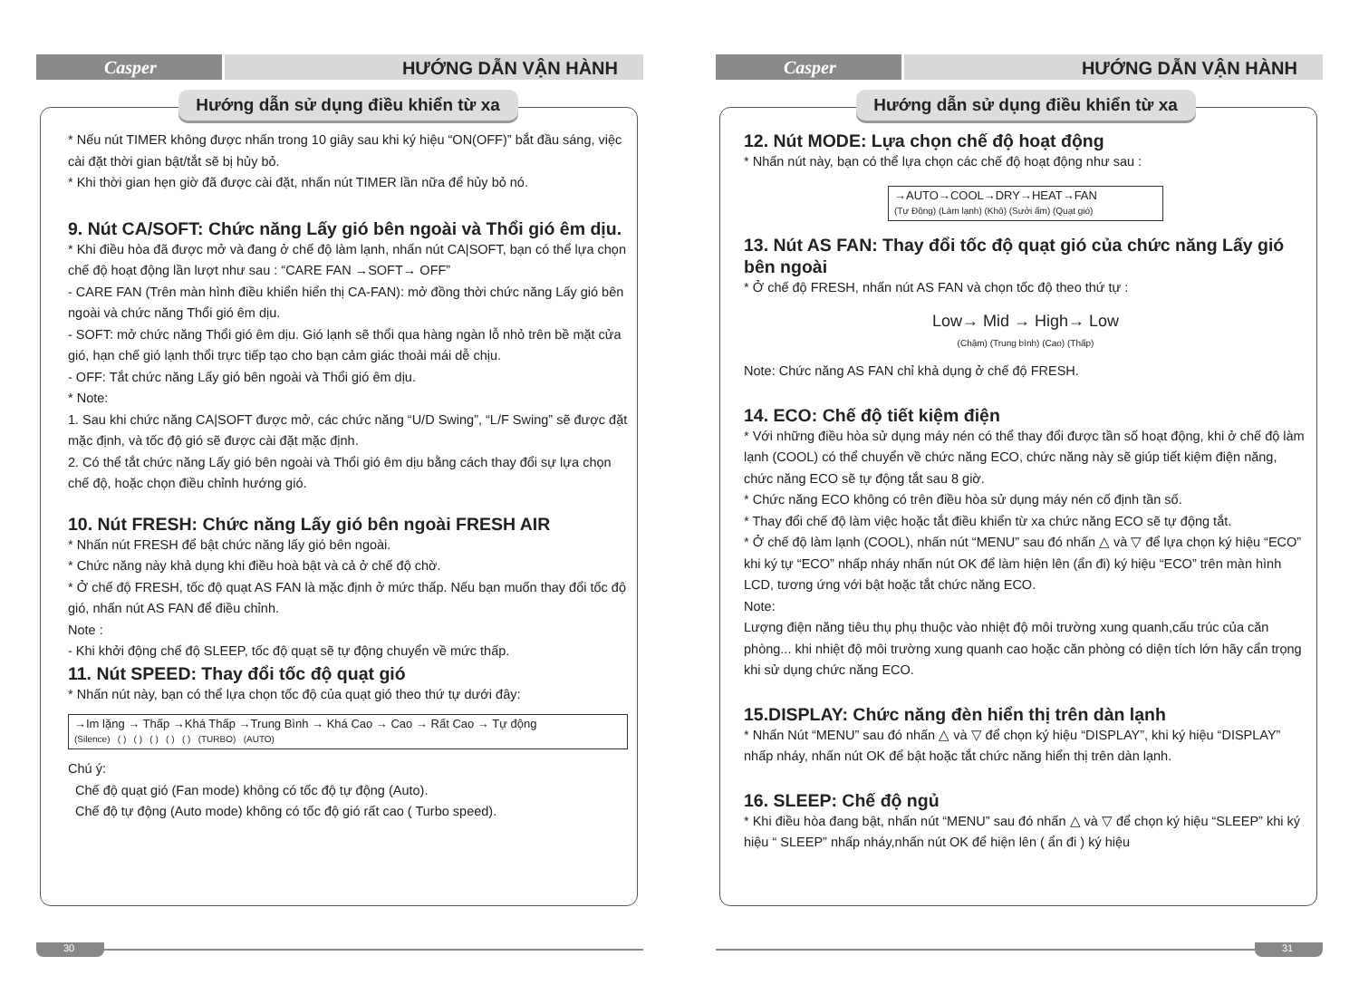Casper
HƯỚNG DẪN VẬN HÀNH
Hướng dẫn sử dụng điều khiển từ xa
* Nếu nút TIMER không được nhấn trong 10 giây sau khi ký hiệu “ON(OFF)” bắt đầu sáng, việc cài đặt thời gian bật/tắt sẽ bị hủy bỏ.
* Khi thời gian hẹn giờ đã được cài đặt, nhấn nút TIMER lần nữa để hủy bỏ nó.
9. Nút CA/SOFT: Chức năng Lấy gió bên ngoài và Thổi gió êm dịu.
* Khi điều hòa đã được mở và đang ở chế độ làm lạnh, nhấn nút CA|SOFT, bạn có thể lựa chọn chế độ hoạt động lần lượt như sau : “CARE FAN →SOFT→ OFF”
- CARE FAN (Trên màn hình điều khiển hiển thị CA-FAN): mở đồng thời chức năng Lấy gió bên ngoài và chức năng Thổi gió êm dịu.
- SOFT: mở chức năng Thổi gió êm dịu. Gió lạnh sẽ thổi qua hàng ngàn lỗ nhỏ trên bề mặt cửa gió, hạn chế gió lạnh thổi trực tiếp tạo cho bạn cảm giác thoải mái dễ chịu.
- OFF: Tắt chức năng Lấy gió bên ngoài và Thổi gió êm dịu.
* Note:
1. Sau khi chức năng CA|SOFT được mở, các chức năng “U/D Swing”, “L/F Swing” sẽ được đặt mặc định, và tốc độ gió sẽ được cài đặt mặc định.
2. Có thể tắt chức năng Lấy gió bên ngoài và Thổi gió êm dịu bằng cách thay đổi sự lựa chọn chế độ, hoặc chọn điều chỉnh hướng gió.
10. Nút FRESH: Chức năng Lấy gió bên ngoài FRESH AIR
* Nhấn nút FRESH để bật chức năng lấy gió bên ngoài.
* Chức năng này khả dụng khi điều hoà bật và cả ở chế độ chờ.
* Ở chế độ FRESH, tốc độ quạt AS FAN là mặc định ở mức thấp. Nếu bạn muốn thay đổi tốc độ gió, nhấn nút AS FAN để điều chỉnh.
Note :
- Khi khởi động chế độ SLEEP, tốc độ quạt sẽ tự động chuyển về mức thấp.
11. Nút SPEED: Thay đổi tốc độ quạt gió
* Nhấn nút này, bạn có thể lựa chọn tốc độ của quạt gió theo thứ tự dưới đây:
→Im lặng → Thấp →Khá Thấp →Trung Bình → Khá Cao → Cao → Rất Cao → Tự động
(Silence) ( ) ( ) ( ) ( ) ( ) (TURBO) (AUTO)
Chú ý:
Chế độ quạt gió (Fan mode) không có tốc độ tự động (Auto).
Chế độ tự động (Auto mode) không có tốc độ gió rất cao ( Turbo speed).
30
Casper
HƯỚNG DẪN VẬN HÀNH
Hướng dẫn sử dụng điều khiển từ xa
12. Nút MODE: Lựa chọn chế độ hoạt động
* Nhấn nút này, bạn có thể lựa chọn các chế độ hoạt động như sau :
→AUTO→COOL→DRY→HEAT→FAN
(Tự Động) (Làm lạnh) (Khô) (Sưởi ấm) (Quạt gió)
13. Nút AS FAN: Thay đổi tốc độ quạt gió của chức năng Lấy gió bên ngoài
* Ở chế độ FRESH, nhấn nút AS FAN và chọn tốc độ theo thứ tự :
Low→ Mid → High→ Low
(Chậm) (Trung bình) (Cao) (Thấp)
Note: Chức năng AS FAN chỉ khả dụng ở chế độ FRESH.
14. ECO: Chế độ tiết kiệm điện
* Với những điều hòa sử dụng máy nén có thể thay đổi được tần số hoạt động, khi ở chế độ làm lạnh (COOL) có thể chuyển về chức năng ECO, chức năng này sẽ giúp tiết kiệm điện năng, chức năng ECO sẽ tự động tắt sau 8 giờ.
* Chức năng ECO không có trên điều hòa sử dụng máy nén cố định tần số.
* Thay đổi chế độ làm việc hoặc tắt điều khiển từ xa chức năng ECO sẽ tự động tắt.
* Ở chế độ làm lạnh (COOL), nhấn nút “MENU” sau đó nhấn △ và ▽ để lựa chọn ký hiệu “ECO” khi ký tự “ECO” nhấp nháy nhấn nút OK để làm hiện lên (ẩn đi) ký hiệu “ECO” trên màn hình LCD, tương ứng với bật hoặc tắt chức năng ECO.
Note:
Lượng điện năng tiêu thụ phụ thuộc vào nhiệt độ môi trường xung quanh,cấu trúc của căn phòng... khi nhiệt độ môi trường xung quanh cao hoặc căn phòng có diện tích lớn hãy cẩn trọng khi sử dụng chức năng ECO.
15.DISPLAY: Chức năng đèn hiển thị trên dàn lạnh
* Nhấn Nút “MENU” sau đó nhấn △ và ▽ để chọn ký hiệu “DISPLAY”, khi ký hiệu “DISPLAY” nhấp nháy, nhấn nút OK để bật hoặc tắt chức năng hiển thị trên dàn lạnh.
16. SLEEP: Chế độ ngủ
* Khi điều hòa đang bật, nhấn nút “MENU” sau đó nhấn △ và ▽ để chọn ký hiệu “SLEEP” khi ký hiệu “ SLEEP” nhấp nháy,nhấn nút OK để hiện lên ( ẩn đi ) ký hiệu
31